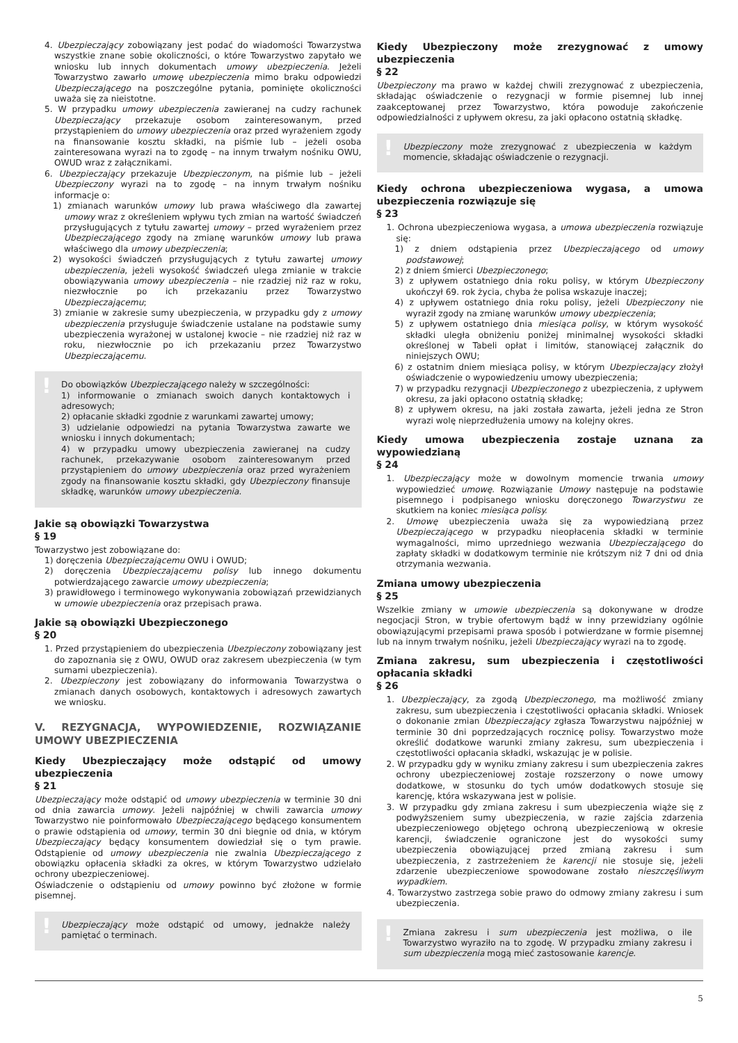4. Ubezpieczający zobowiązany jest podać do wiadomości Towarzystwa wszystkie znane sobie okoliczności, o które Towarzystwo zapytało we wniosku lub innych dokumentach umowy ubezpieczenia. Jeżeli Towarzystwo zawarło umowę ubezpieczenia mimo braku odpowiedzi Ubezpieczającego na poszczególne pytania, pominięte okoliczności uważa się za nieistotne.
5. W przypadku umowy ubezpieczenia zawieranej na cudzy rachunek Ubezpieczający przekazuje osobom zainteresowanym, przed przystąpieniem do umowy ubezpieczenia oraz przed wyrażeniem zgody na finansowanie kosztu składki, na piśmie lub – jeżeli osoba zainteresowana wyrazi na to zgodę – na innym trwałym nośniku OWU, OWUD wraz z załącznikami.
6. Ubezpieczający przekazuje Ubezpieczonym, na piśmie lub – jeżeli Ubezpieczony wyrazi na to zgodę – na innym trwałym nośniku informacje o:
1) zmianach warunków umowy lub prawa właściwego dla zawartej umowy wraz z określeniem wpływu tych zmian na wartość świadczeń przysługujących z tytułu zawartej umowy – przed wyrażeniem przez Ubezpieczającego zgody na zmianę warunków umowy lub prawa właściwego dla umowy ubezpieczenia;
2) wysokości świadczeń przysługujących z tytułu zawartej umowy ubezpieczenia, jeżeli wysokość świadczeń ulega zmianie w trakcie obowiązywania umowy ubezpieczenia – nie rzadziej niż raz w roku, niezwłocznie po ich przekazaniu przez Towarzystwo Ubezpieczającemu;
3) zmianie w zakresie sumy ubezpieczenia, w przypadku gdy z umowy ubezpieczenia przysługuje świadczenie ustalane na podstawie sumy ubezpieczenia wyrażonej w ustalonej kwocie – nie rzadziej niż raz w roku, niezwłocznie po ich przekazaniu przez Towarzystwo Ubezpieczającemu.
!
Do obowiązków Ubezpieczającego należy w szczególności:
1) informowanie o zmianach swoich danych kontaktowych i adresowych;
2) opłacanie składki zgodnie z warunkami zawartej umowy;
3) udzielanie odpowiedzi na pytania Towarzystwa zawarte we wniosku i innych dokumentach;
4) w przypadku umowy ubezpieczenia zawieranej na cudzy rachunek, przekazywanie osobom zainteresowanym przed przystąpieniem do umowy ubezpieczenia oraz przed wyrażeniem zgody na finansowanie kosztu składki, gdy Ubezpieczony finansuje składkę, warunków umowy ubezpieczenia.
Jakie są obowiązki Towarzystwa
§ 19
Towarzystwo jest zobowiązane do:
1) doręczenia Ubezpieczającemu OWU i OWUD;
2) doręczenia Ubezpieczającemu polisy lub innego dokumentu potwierdzającego zawarcie umowy ubezpieczenia;
3) prawidłowego i terminowego wykonywania zobowiązań przewidzianych w umowie ubezpieczenia oraz przepisach prawa.
Jakie są obowiązki Ubezpieczonego
§ 20
1. Przed przystąpieniem do ubezpieczenia Ubezpieczony zobowiązany jest do zapoznania się z OWU, OWUD oraz zakresem ubezpieczenia (w tym sumami ubezpieczenia).
2. Ubezpieczony jest zobowiązany do informowania Towarzystwa o zmianach danych osobowych, kontaktowych i adresowych zawartych we wniosku.
V. REZYGNACJA, WYPOWIEDZENIE, ROZWIĄZANIE UMOWY UBEZPIECZENIA
Kiedy Ubezpieczający może odstąpić od umowy ubezpieczenia
§ 21
Ubezpieczający może odstąpić od umowy ubezpieczenia w terminie 30 dni od dnia zawarcia umowy. Jeżeli najpóźniej w chwili zawarcia umowy Towarzystwo nie poinformowało Ubezpieczającego będącego konsumentem o prawie odstąpienia od umowy, termin 30 dni biegnie od dnia, w którym Ubezpieczający będący konsumentem dowiedział się o tym prawie. Odstąpienie od umowy ubezpieczenia nie zwalnia Ubezpieczającego z obowiązku opłacenia składki za okres, w którym Towarzystwo udzielało ochrony ubezpieczeniowej.
Oświadczenie o odstąpieniu od umowy powinno być złożone w formie pisemnej.
!
Ubezpieczający może odstąpić od umowy, jednakże należy pamiętać o terminach.
Kiedy Ubezpieczony może zrezygnować z umowy ubezpieczenia
§ 22
Ubezpieczony ma prawo w każdej chwili zrezygnować z ubezpieczenia, składając oświadczenie o rezygnacji w formie pisemnej lub innej zaakceptowanej przez Towarzystwo, która powoduje zakończenie odpowiedzialności z upływem okresu, za jaki opłacono ostatnią składkę.
!
Ubezpieczony może zrezygnować z ubezpieczenia w każdym momencie, składając oświadczenie o rezygnacji.
Kiedy ochrona ubezpieczeniowa wygasa, a umowa ubezpieczenia rozwiązuje się
§ 23
1. Ochrona ubezpieczeniowa wygasa, a umowa ubezpieczenia rozwiązuje się:
1) z dniem odstąpienia przez Ubezpieczającego od umowy podstawowej;
2) z dniem śmierci Ubezpieczonego;
3) z upływem ostatniego dnia roku polisy, w którym Ubezpieczony ukończył 69. rok życia, chyba że polisa wskazuje inaczej;
4) z upływem ostatniego dnia roku polisy, jeżeli Ubezpieczony nie wyraził zgody na zmianę warunków umowy ubezpieczenia;
5) z upływem ostatniego dnia miesiąca polisy, w którym wysokość składki uległa obniżeniu poniżej minimalnej wysokości składki określonej w Tabeli opłat i limitów, stanowiącej załącznik do niniejszych OWU;
6) z ostatnim dniem miesiąca polisy, w którym Ubezpieczający złożył oświadczenie o wypowiedzeniu umowy ubezpieczenia;
7) w przypadku rezygnacji Ubezpieczonego z ubezpieczenia, z upływem okresu, za jaki opłacono ostatnią składkę;
8) z upływem okresu, na jaki została zawarta, jeżeli jedna ze Stron wyrazi wolę nieprzedłużenia umowy na kolejny okres.
Kiedy umowa ubezpieczenia zostaje uznana za wypowiedzianą
§ 24
1. Ubezpieczający może w dowolnym momencie trwania umowy wypowiedzieć umowę. Rozwiązanie Umowy następuje na podstawie pisemnego i podpisanego wniosku doręczonego Towarzystwu ze skutkiem na koniec miesiąca polisy.
2. Umowę ubezpieczenia uważa się za wypowiedzianą przez Ubezpieczającego w przypadku nieopłacenia składki w terminie wymagalności, mimo uprzedniego wezwania Ubezpieczającego do zapłaty składki w dodatkowym terminie nie krótszym niż 7 dni od dnia otrzymania wezwania.
Zmiana umowy ubezpieczenia
§ 25
Wszelkie zmiany w umowie ubezpieczenia są dokonywane w drodze negocjacji Stron, w trybie ofertowym bądź w inny przewidziany ogólnie obowiązującymi przepisami prawa sposób i potwierdzane w formie pisemnej lub na innym trwałym nośniku, jeżeli Ubezpieczający wyrazi na to zgodę.
Zmiana zakresu, sum ubezpieczenia i częstotliwości opłacania składki
§ 26
1. Ubezpieczający, za zgodą Ubezpieczonego, ma możliwość zmiany zakresu, sum ubezpieczenia i częstotliwości opłacania składki. Wniosek o dokonanie zmian Ubezpieczający zgłasza Towarzystwu najpóźniej w terminie 30 dni poprzedzających rocznicę polisy. Towarzystwo może określić dodatkowe warunki zmiany zakresu, sum ubezpieczenia i częstotliwości opłacania składki, wskazując je w polisie.
2. W przypadku gdy w wyniku zmiany zakresu i sum ubezpieczenia zakres ochrony ubezpieczeniowej zostaje rozszerzony o nowe umowy dodatkowe, w stosunku do tych umów dodatkowych stosuje się karencję, która wskazywana jest w polisie.
3. W przypadku gdy zmiana zakresu i sum ubezpieczenia wiąże się z podwyższeniem sumy ubezpieczenia, w razie zajścia zdarzenia ubezpieczeniowego objętego ochroną ubezpieczeniową w okresie karencji, świadczenie ograniczone jest do wysokości sumy ubezpieczenia obowiązującej przed zmianą zakresu i sum ubezpieczenia, z zastrzeżeniem że karencji nie stosuje się, jeżeli zdarzenie ubezpieczeniowe spowodowane zostało nieszczęśliwym wypadkiem.
4. Towarzystwo zastrzega sobie prawo do odmowy zmiany zakresu i sum ubezpieczenia.
!
Zmiana zakresu i sum ubezpieczenia jest możliwa, o ile Towarzystwo wyraziło na to zgodę. W przypadku zmiany zakresu i sum ubezpieczenia mogą mieć zastosowanie karencje.
5